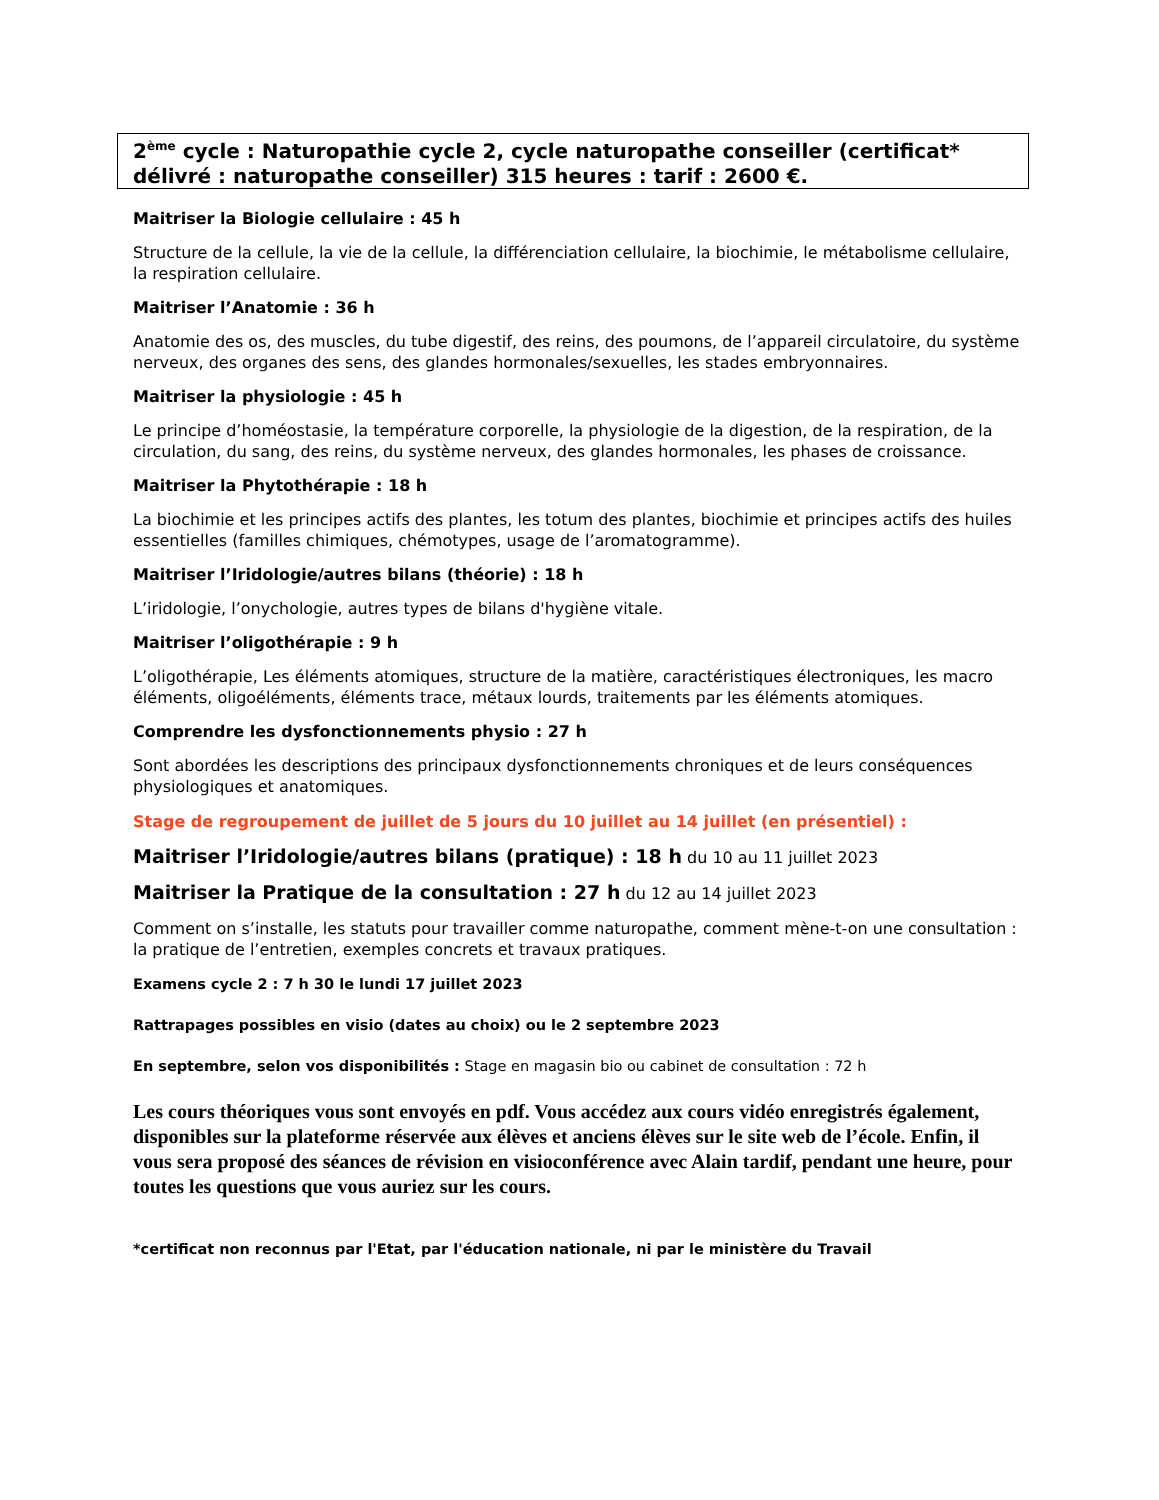2<sup>ème</sup> cycle : Naturopathie cycle 2, cycle naturopathe conseiller (certificat* délivré : naturopathe conseiller) 315 heures : tarif : 2600 €.
Maitriser la Biologie cellulaire : 45 h
Structure de la cellule, la vie de la cellule, la différenciation cellulaire, la biochimie, le métabolisme cellulaire, la respiration cellulaire.
Maitriser l’Anatomie : 36 h
Anatomie des os, des muscles, du tube digestif, des reins, des poumons, de l’appareil circulatoire, du système nerveux, des organes des sens, des glandes hormonales/sexuelles, les stades embryonnaires.
Maitriser la physiologie : 45 h
Le principe d’homéostasie, la température corporelle, la physiologie de la digestion, de la respiration, de la circulation, du sang, des reins, du système nerveux, des glandes hormonales, les phases de croissance.
Maitriser la Phytothérapie : 18 h
La biochimie et les principes actifs des plantes, les totum des plantes, biochimie et principes actifs des huiles essentielles (familles chimiques, chémotypes, usage de l’aromatogramme).
Maitriser l’Iridologie/autres bilans (théorie) : 18 h
L’iridologie, l’onychologie, autres types de bilans d'hygiène vitale.
Maitriser l’oligothérapie : 9 h
L’oligothérapie, Les éléments atomiques, structure de la matière, caractéristiques électroniques, les macro éléments, oligoéléments, éléments trace, métaux lourds, traitements par les éléments atomiques.
Comprendre les dysfonctionnements physio : 27 h
Sont abordées les descriptions des principaux dysfonctionnements chroniques et de leurs conséquences physiologiques et anatomiques.
Stage de regroupement de juillet de 5 jours du 10 juillet au 14 juillet (en présentiel) :
Maitriser l’Iridologie/autres bilans (pratique) : 18 h du 10 au 11 juillet 2023
Maitriser la Pratique de la consultation : 27 h du 12 au 14 juillet 2023
Comment on s’installe, les statuts pour travailler comme naturopathe, comment mène-t-on une consultation : la pratique de l’entretien, exemples concrets et travaux pratiques.
Examens cycle 2 : 7 h 30 le lundi 17 juillet 2023
Rattrapages possibles en visio (dates au choix) ou le 2 septembre 2023
En septembre, selon vos disponibilités : Stage en magasin bio ou cabinet de consultation : 72 h
Les cours théoriques vous sont envoyés en pdf. Vous accédez aux cours vidéo enregistrés également, disponibles sur la plateforme réservée aux élèves et anciens élèves sur le site web de l’école. Enfin, il vous sera proposé des séances de révision en visioconférence avec Alain tardif, pendant une heure, pour toutes les questions que vous auriez sur les cours.
*certificat non reconnus par l'Etat, par l'éducation nationale, ni par le ministère du Travail